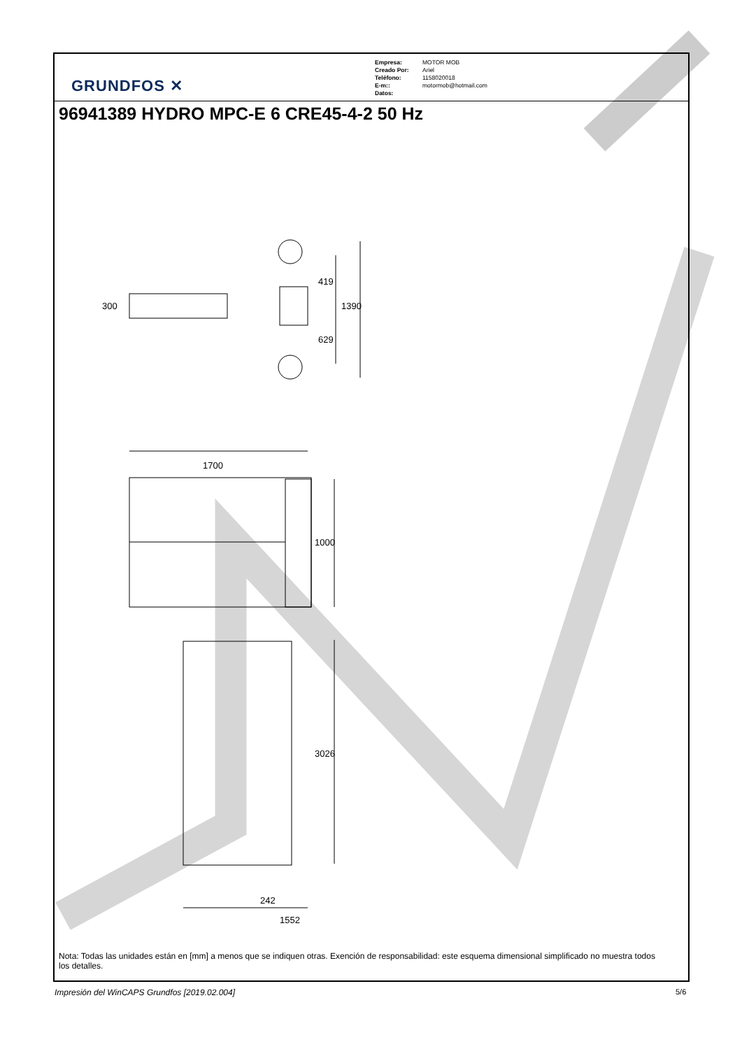GRUNDFOS ✕
Empresa: MOTOR MOB
Creado Por: Ariel
Teléfono: 1158020018
E-m:: motormob@hotmail.com
Datos:
96941389 HYDRO MPC-E 6 CRE45-4-2 50 Hz
300
419
1390
629
1700
1000
3026
242
1552
Nota: Todas las unidades están en [mm] a menos que se indiquen otras. Exención de responsabilidad: este esquema dimensional simplificado no muestra todos los detalles.
Impresión del WinCAPS Grundfos [2019.02.004]
5/6